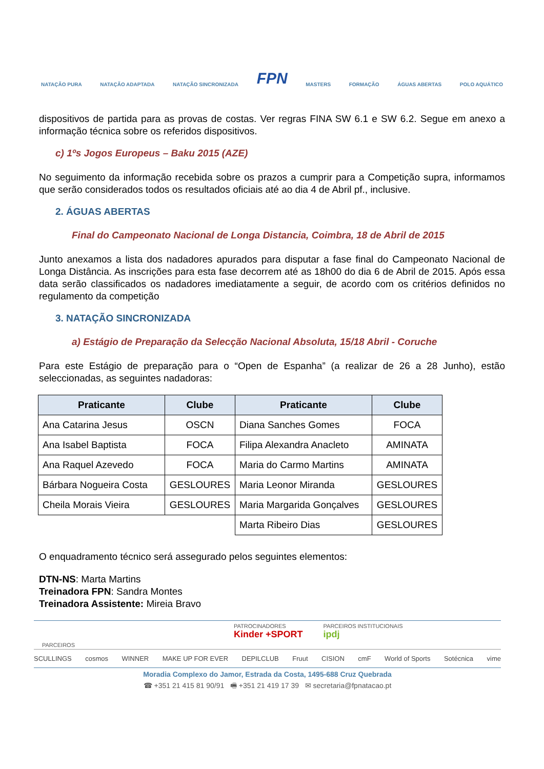NATAÇÃO PURA NATAÇÃO ADAPTADA NATAÇÃO SINCRONIZADA FPN MASTERS FORMAÇÃO ÁGUAS ABERTAS POLO AQUÁTICO
dispositivos de partida para as provas de costas. Ver regras FINA SW 6.1 e SW 6.2. Segue em anexo a informação técnica sobre os referidos dispositivos.
c) 1ºs Jogos Europeus – Baku 2015 (AZE)
No seguimento da informação recebida sobre os prazos a cumprir para a Competição supra, informamos que serão considerados todos os resultados oficiais até ao dia 4 de Abril pf., inclusive.
2. ÁGUAS ABERTAS
Final do Campeonato Nacional de Longa Distancia, Coimbra, 18 de Abril de 2015
Junto anexamos a lista dos nadadores apurados para disputar a fase final do Campeonato Nacional de Longa Distância. As inscrições para esta fase decorrem até as 18h00 do dia 6 de Abril de 2015. Após essa data serão classificados os nadadores imediatamente a seguir, de acordo com os critérios definidos no regulamento da competição
3. NATAÇÃO SINCRONIZADA
a) Estágio de Preparação da Selecção Nacional Absoluta, 15/18 Abril - Coruche
Para este Estágio de preparação para o “Open de Espanha” (a realizar de 26 a 28 Junho), estão seleccionadas, as seguintes nadadoras:
| Praticante | Clube | Praticante | Clube |
| --- | --- | --- | --- |
| Ana Catarina Jesus | OSCN | Diana Sanches Gomes | FOCA |
| Ana Isabel Baptista | FOCA | Filipa Alexandra Anacleto | AMINATA |
| Ana Raquel Azevedo | FOCA | Maria do Carmo Martins | AMINATA |
| Bárbara Nogueira Costa | GESLOURES | Maria Leonor Miranda | GESLOURES |
| Cheila Morais Vieira | GESLOURES | Maria Margarida Gonçalves | GESLOURES |
| | | Marta Ribeiro Dias | GESLOURES |
O enquadramento técnico será assegurado pelos seguintes elementos:
DTN-NS: Marta Martins
Treinadora FPN: Sandra Montes
Treinadora Assistente: Mireia Bravo
PATROCINADORES
Kinder +SPORT PARCEIROS INSTITUCIONAIS
ipdj
PARCEIROS
SCULLINGS cosmos WINNER MAKE UP FOR EVER DEPILCLUB Fruut CISION cmF World of Sports Sotécnica vime
Moradia Complexo do Jamor, Estrada da Costa, 1495-688 Cruz Quebrada
☎ +351 21 415 81 90/91 🖷 +351 21 419 17 39 ✉ secretaria@fpnatacao.pt